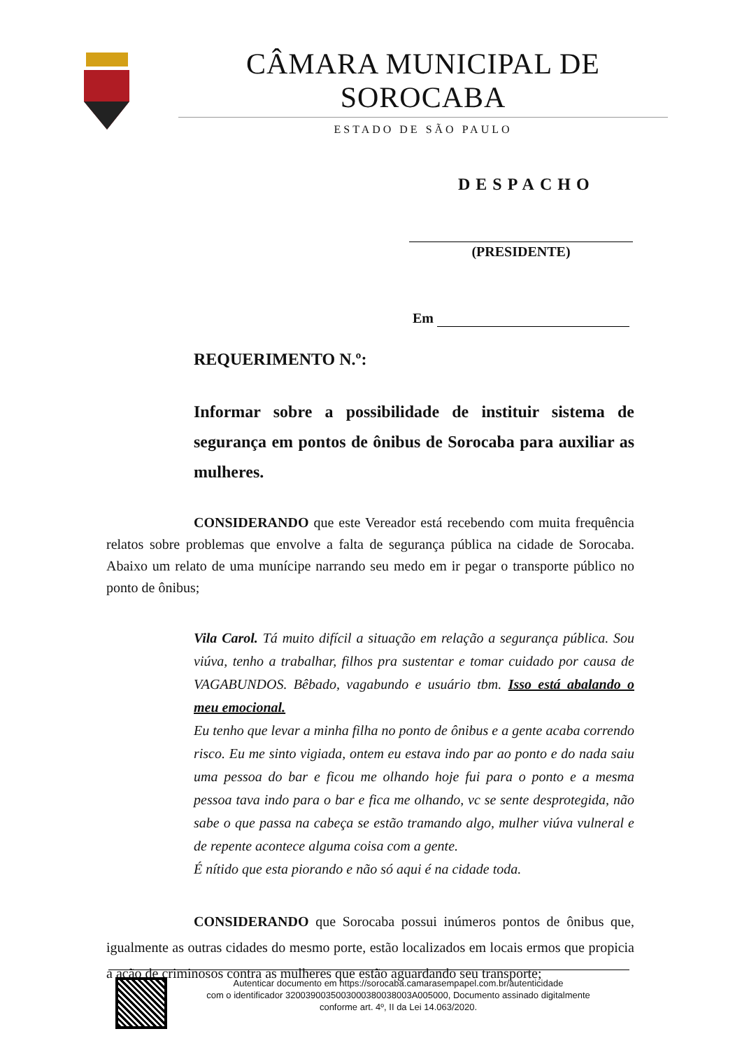CÂMARA MUNICIPAL DE SOROCABA
ESTADO DE SÃO PAULO
DESPACHO
(PRESIDENTE)
Em
REQUERIMENTO N.º:
Informar sobre a possibilidade de instituir sistema de segurança em pontos de ônibus de Sorocaba para auxiliar as mulheres.
CONSIDERANDO que este Vereador está recebendo com muita frequência relatos sobre problemas que envolve a falta de segurança pública na cidade de Sorocaba. Abaixo um relato de uma munícipe narrando seu medo em ir pegar o transporte público no ponto de ônibus;
Vila Carol. Tá muito difícil a situação em relação a segurança pública. Sou viúva, tenho a trabalhar, filhos pra sustentar e tomar cuidado por causa de VAGABUNDOS. Bêbado, vagabundo e usuário tbm. Isso está abalando o meu emocional.
Eu tenho que levar a minha filha no ponto de ônibus e a gente acaba correndo risco. Eu me sinto vigiada, ontem eu estava indo par ao ponto e do nada saiu uma pessoa do bar e ficou me olhando hoje fui para o ponto e a mesma pessoa tava indo para o bar e fica me olhando, vc se sente desprotegida, não sabe o que passa na cabeça se estão tramando algo, mulher viúva vulneral e de repente acontece alguma coisa com a gente.
É nítido que esta piorando e não só aqui é na cidade toda.
CONSIDERANDO que Sorocaba possui inúmeros pontos de ônibus que, igualmente as outras cidades do mesmo porte, estão localizados em locais ermos que propicia a ação de criminosos contra as mulheres que estão aguardando seu transporte;
Autenticar documento em https://sorocaba.camarasempapel.com.br/autenticidade
com o identificador 3200390035003000380038003A005000, Documento assinado digitalmente
conforme art. 4º, II da Lei 14.063/2020.